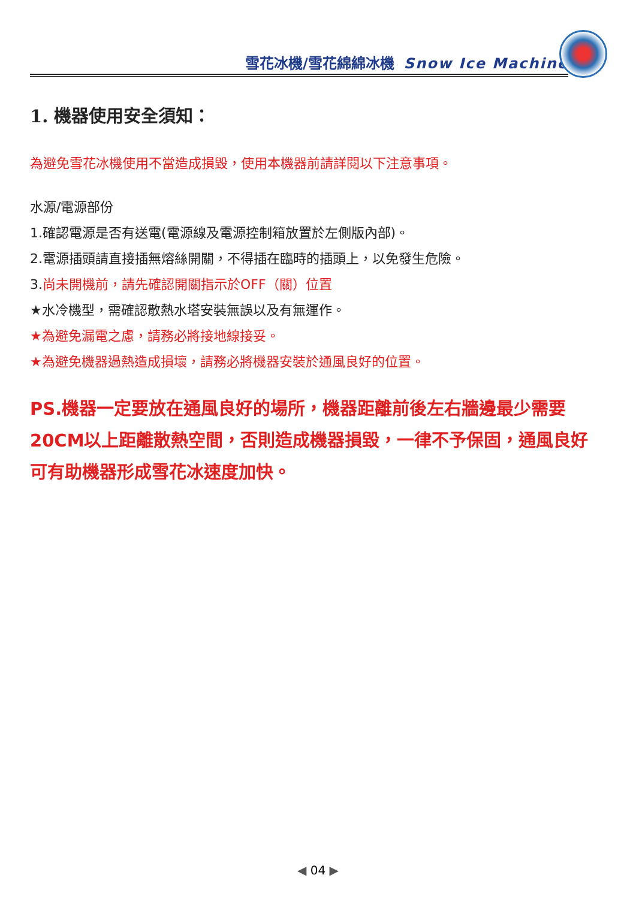雪花冰機/雪花綿綿冰機 Snow Ice Machine
1. 機器使用安全須知：
為避免雪花冰機使用不當造成損毀，使用本機器前請詳閱以下注意事項。
水源/電源部份
1.確認電源是否有送電(電源線及電源控制箱放置於左側版內部)。
2.電源插頭請直接插無熔絲開關，不得插在臨時的插頭上，以免發生危險。
3.尚未開機前，請先確認開關指示於OFF（關）位置
★水冷機型，需確認散熱水塔安裝無誤以及有無運作。
★為避免漏電之慮，請務必將接地線接妥。
★為避免機器過熱造成損壞，請務必將機器安裝於通風良好的位置。
PS.機器一定要放在通風良好的場所，機器距離前後左右牆邊最少需要20CM以上距離散熱空間，否則造成機器損毀，一律不予保固，通風良好可有助機器形成雪花冰速度加快。
◀ 04 ▶